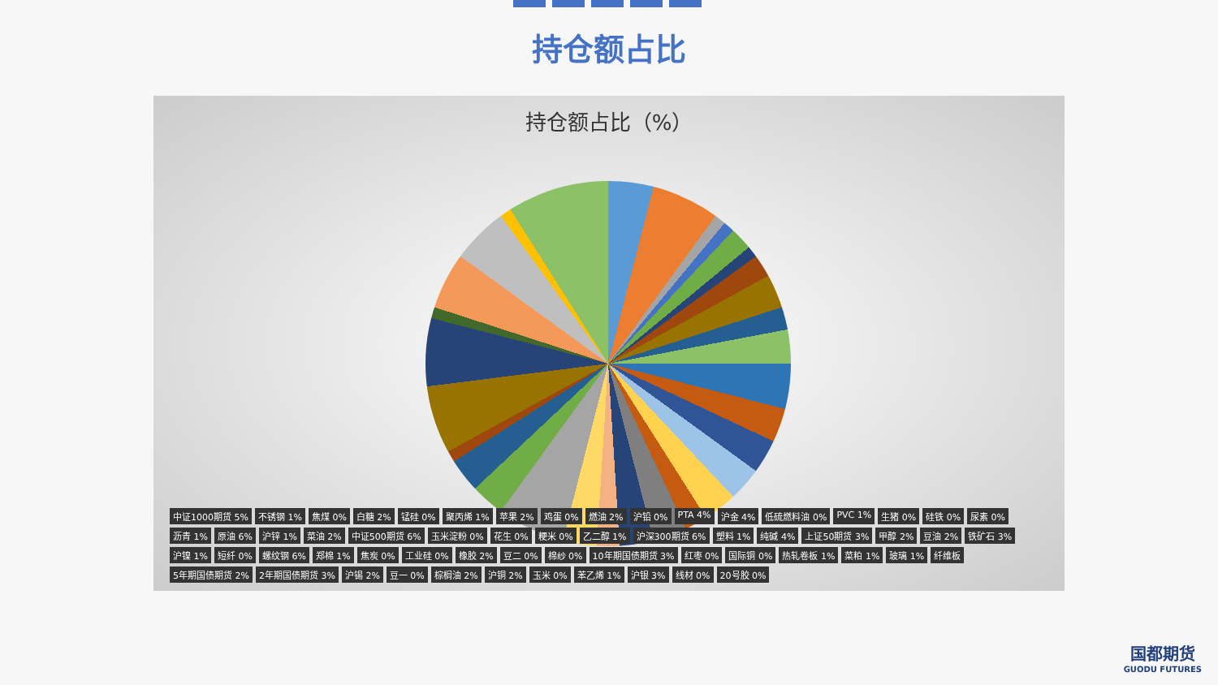持仓额占比
持仓额占比（%）
中证1000期货 5% 不锈钢 1% 焦煤 0% 白糖 2% 锰硅 0% 聚丙烯 1% 苹果 2% 鸡蛋 0% 燃油 2% 沪铅 0% PTA 4% 沪金 4% 低硫燃料油 0% PVC 1% 生猪 0% 硅铁 0% 尿素 0% 沥青 1% 原油 6% 沪锌 1% 菜油 2% 中证500期货 6% 玉米淀粉 0% 花生 0% 粳米 0% 乙二醇 1% 沪深300期货 6% 塑料 1% 纯碱 4% 上证50期货 3% 甲醇 2% 豆油 2% 铁矿石 3% 沪镍 1% 短纤 0% 螺纹钢 6% 郑棉 1% 焦炭 0% 工业硅 0% 橡胶 2% 豆二 0% 棉纱 0% 10年期国债期货 3% 红枣 0% 国际铜 0% 热轧卷板 1% 菜粕 1% 玻璃 1% 纤维板 5年期国债期货 2% 2年期国债期货 3% 沪锡 2% 豆一 0% 棕榈油 2% 沪铜 2% 玉米 0% 苯乙烯 1% 沪银 3% 线材 0% 20号胶 0%
国都期货
GUODU FUTURES